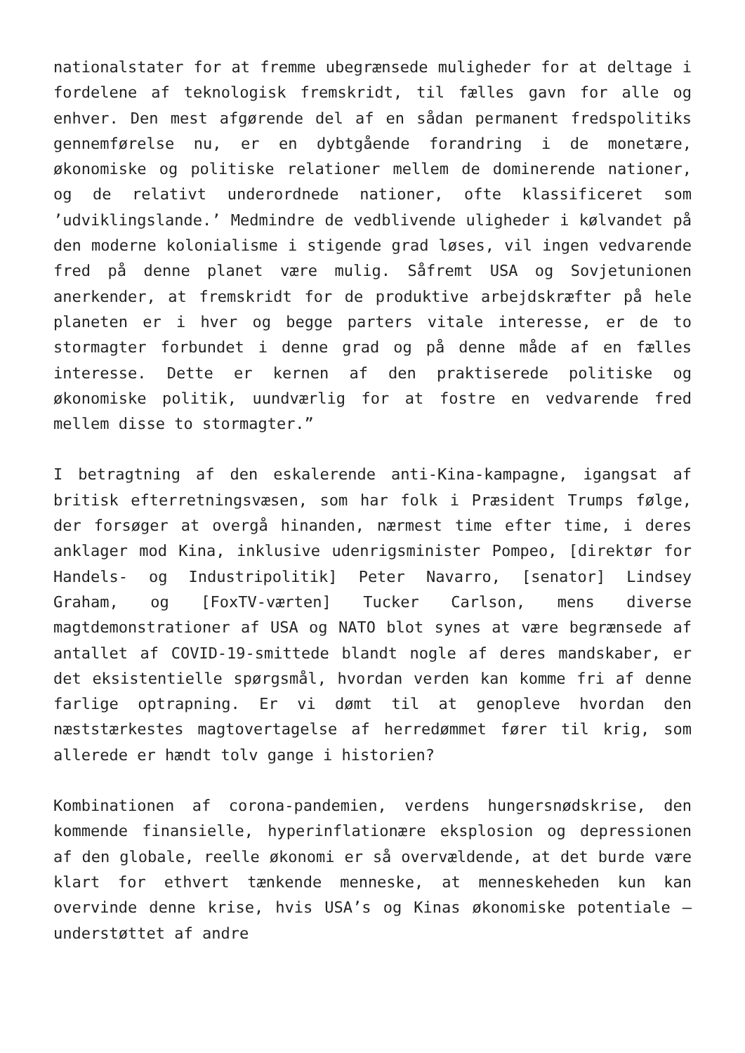nationalstater for at fremme ubegrænsede muligheder for at deltage i fordelene af teknologisk fremskridt, til fælles gavn for alle og enhver. Den mest afgørende del af en sådan permanent fredspolitiks gennemførelse nu, er en dybtgående forandring i de monetære, økonomiske og politiske relationer mellem de dominerende nationer, og de relativt underordnede nationer, ofte klassificeret som ’udviklingslande.’ Medmindre de vedblivende uligheder i kølvandet på den moderne kolonialisme i stigende grad løses, vil ingen vedvarende fred på denne planet være mulig. Såfremt USA og Sovjetunionen anerkender, at fremskridt for de produktive arbejdskræfter på hele planeten er i hver og begge parters vitale interesse, er de to stormagter forbundet i denne grad og på denne måde af en fælles interesse. Dette er kernen af den praktiserede politiske og økonomiske politik, uundværlig for at fostre en vedvarende fred mellem disse to stormagter.”
I betragtning af den eskalerende anti-Kina-kampagne, igangsat af britisk efterretningsvæsen, som har folk i Præsident Trumps følge, der forsøger at overgå hinanden, nærmest time efter time, i deres anklager mod Kina, inklusive udenrigsminister Pompeo, [direktør for Handels- og Industripolitik] Peter Navarro, [senator] Lindsey Graham, og [FoxTV-værten] Tucker Carlson, mens diverse magtdemonstrationer af USA og NATO blot synes at være begrænsede af antallet af COVID-19-smittede blandt nogle af deres mandskaber, er det eksistentielle spørgsmål, hvordan verden kan komme fri af denne farlige optrapning. Er vi dømt til at genopleve hvordan den næststærkestes magtovertagelse af herredømmet fører til krig, som allerede er hændt tolv gange i historien?
Kombinationen af corona-pandemien, verdens hungersnødskrise, den kommende finansielle, hyperinflationære eksplosion og depressionen af den globale, reelle økonomi er så overvældende, at det burde være klart for ethvert tænkende menneske, at menneskeheden kun kan overvinde denne krise, hvis USA’s og Kinas økonomiske potentiale – understøttet af andre